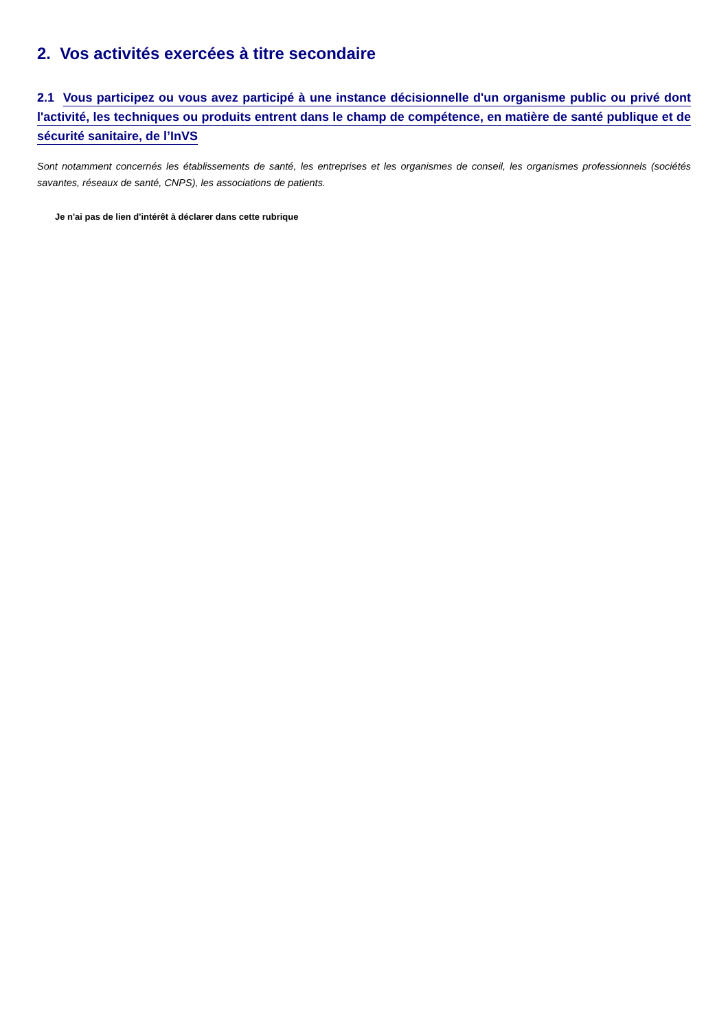2. Vos activités exercées à titre secondaire
2.1 Vous participez ou vous avez participé à une instance décisionnelle d'un organisme public ou privé dont l'activité, les techniques ou produits entrent dans le champ de compétence, en matière de santé publique et de sécurité sanitaire, de l’InVS
Sont notamment concernés les établissements de santé, les entreprises et les organismes de conseil, les organismes professionnels (sociétés savantes, réseaux de santé, CNPS), les associations de patients.
Je n'ai pas de lien d'intérêt à déclarer dans cette rubrique